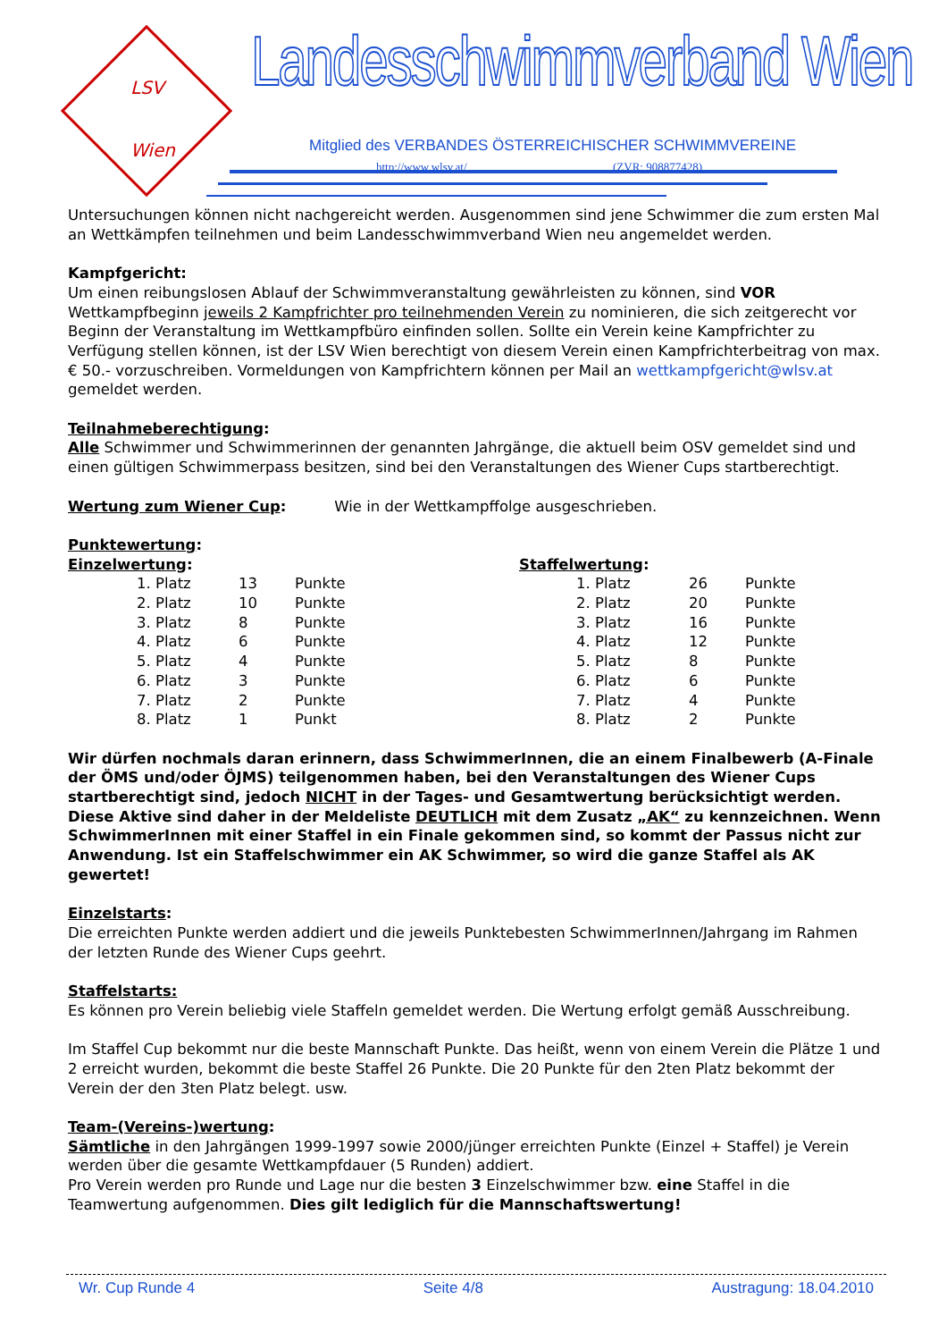LSV
Wien
Landesschwimmverband Wien
Mitglied des VERBANDES ÖSTERREICHISCHER SCHWIMMVEREINE
http://www.wlsv.at/ (ZVR: 908877428)
Untersuchungen können nicht nachgereicht werden. Ausgenommen sind jene Schwimmer die zum ersten Mal an Wettkämpfen teilnehmen und beim Landesschwimmverband Wien neu angemeldet werden.
Kampfgericht:
Um einen reibungslosen Ablauf der Schwimmveranstaltung gewährleisten zu können, sind VOR Wettkampfbeginn jeweils 2 Kampfrichter pro teilnehmenden Verein zu nominieren, die sich zeitgerecht vor Beginn der Veranstaltung im Wettkampfbüro einfinden sollen. Sollte ein Verein keine Kampfrichter zu Verfügung stellen können, ist der LSV Wien berechtigt von diesem Verein einen Kampfrichterbeitrag von max. € 50.- vorzuschreiben. Vormeldungen von Kampfrichtern können per Mail an wettkampfgericht@wlsv.at gemeldet werden.
Teilnahmeberechtigung:
Alle Schwimmer und Schwimmerinnen der genannten Jahrgänge, die aktuell beim OSV gemeldet sind und einen gültigen Schwimmerpass besitzen, sind bei den Veranstaltungen des Wiener Cups startberechtigt.
Wertung zum Wiener Cup: Wie in der Wettkampffolge ausgeschrieben.
Punktewertung:
Einzelwertung:
| 1. Platz | 13 | Punkte |
| 2. Platz | 10 | Punkte |
| 3. Platz | 8 | Punkte |
| 4. Platz | 6 | Punkte |
| 5. Platz | 4 | Punkte |
| 6. Platz | 3 | Punkte |
| 7. Platz | 2 | Punkte |
| 8. Platz | 1 | Punkt |
Staffelwertung:
| 1. Platz | 26 | Punkte |
| 2. Platz | 20 | Punkte |
| 3. Platz | 16 | Punkte |
| 4. Platz | 12 | Punkte |
| 5. Platz | 8 | Punkte |
| 6. Platz | 6 | Punkte |
| 7. Platz | 4 | Punkte |
| 8. Platz | 2 | Punkte |
Wir dürfen nochmals daran erinnern, dass SchwimmerInnen, die an einem Finalbewerb (A-Finale der ÖMS und/oder ÖJMS) teilgenommen haben, bei den Veranstaltungen des Wiener Cups startberechtigt sind, jedoch NICHT in der Tages- und Gesamtwertung berücksichtigt werden. Diese Aktive sind daher in der Meldeliste DEUTLICH mit dem Zusatz „AK“ zu kennzeichnen. Wenn SchwimmerInnen mit einer Staffel in ein Finale gekommen sind, so kommt der Passus nicht zur Anwendung. Ist ein Staffelschwimmer ein AK Schwimmer, so wird die ganze Staffel als AK gewertet!
Einzelstarts:
Die erreichten Punkte werden addiert und die jeweils Punktebesten SchwimmerInnen/Jahrgang im Rahmen der letzten Runde des Wiener Cups geehrt.
Staffelstarts:
Es können pro Verein beliebig viele Staffeln gemeldet werden. Die Wertung erfolgt gemäß Ausschreibung.
Im Staffel Cup bekommt nur die beste Mannschaft Punkte. Das heißt, wenn von einem Verein die Plätze 1 und 2 erreicht wurden, bekommt die beste Staffel 26 Punkte. Die 20 Punkte für den 2ten Platz bekommt der Verein der den 3ten Platz belegt. usw.
Team-(Vereins-)wertung:
Sämtliche in den Jahrgängen 1999-1997 sowie 2000/jünger erreichten Punkte (Einzel + Staffel) je Verein werden über die gesamte Wettkampfdauer (5 Runden) addiert.
Pro Verein werden pro Runde und Lage nur die besten 3 Einzelschwimmer bzw. eine Staffel in die Teamwertung aufgenommen. Dies gilt lediglich für die Mannschaftswertung!
Wr. Cup Runde 4 Seite 4/8 Austragung: 18.04.2010